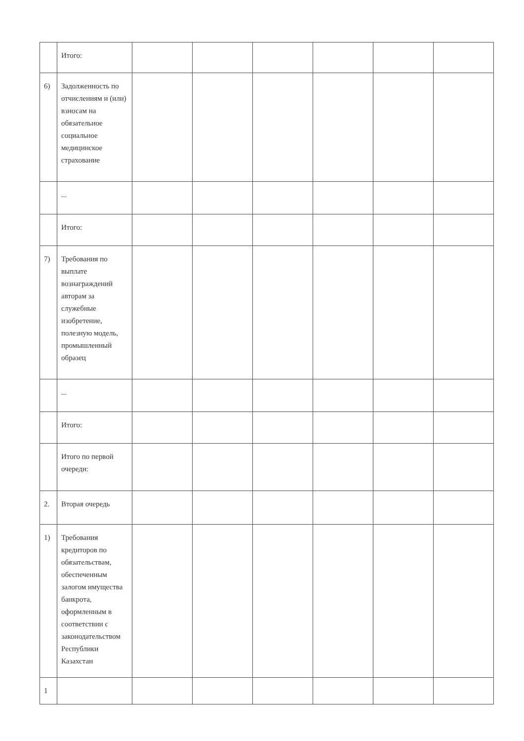| | Итого: | | | | | | |
| 6) | Задолженность по отчислениям и (или) взносам на обязательное социальное медицинское страхование | | | | | | |
| | ... | | | | | | |
| | Итого: | | | | | | |
| 7) | Требования по выплате вознаграждений авторам за служебные изобретение, полезную модель, промышленный образец | | | | | | |
| | ... | | | | | | |
| | Итого: | | | | | | |
| | Итого по первой очереди: | | | | | | |
| 2. | Вторая очередь | | | | | | |
| 1) | Требования кредиторов по обязательствам, обеспеченным залогом имущества банкрота, оформленным в соответствии с законодательством Республики Казахстан | | | | | | |
| 1 | | | | | | | |